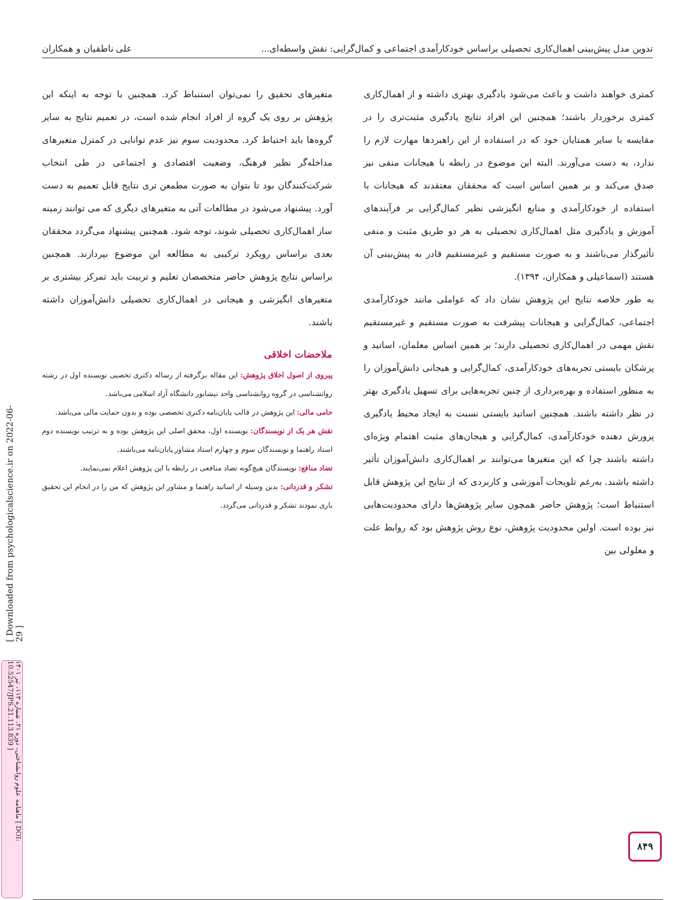تدوین مدل پیش‌بینی اهمال‌کاری تحصیلی براساس خودکارآمدی اجتماعی و کمال‌گرایی: نقش واسطه‌ای... علی ناطقیان و همکاران
کمتری خواهند داشت و باعث می‌شود یادگیری بهتری داشته و از اهمال‌کاری کمتری برخوردار باشند؛ همچنین این افراد نتایج یادگیری مثبت‌تری را در مقایسه با سایر همتایان خود که در استفاده از این راهبردها مهارت لازم را ندارد، به دست می‌آورند. البته این موضوع در رابطه با هیجانات منفی نیز صدق می‌کند و بر همین اساس است که محققان معتقدند که هیجانات با استفاده از خودکارآمدی و منابع انگیزشی نظیر کمال‌گرایی بر فرآیندهای آموزش و یادگیری مثل اهمال‌کاری تحصیلی به هر دو طریق مثبت و منفی تأثیرگذار می‌باشند و به صورت مستقیم و غیرمستقیم قادر به پیش‌بینی آن هستند (اسماعیلی و همکاران، ۱۳۹۴).
به طور خلاصه نتایج این پژوهش نشان داد که عواملی مانند خودکارآمدی اجتماعی، کمال‌گرایی و هیجانات پیشرفت به صورت مستقیم و غیرمستقیم نقش مهمی در اهمال‌کاری تحصیلی دارند؛ بر همین اساس معلمان، اساتید و پزشکان بایستی تجربه‌های خودکارآمدی، کمال‌گرایی و هیجانی دانش‌آموزان را به منظور استفاده و بهره‌برداری از چنین تجربه‌هایی برای تسهیل یادگیری بهتر در نظر داشته باشند. همچنین اساتید بایستی نسبت به ایجاد محیط یادگیری پرورش دهنده خودکارآمدی، کمال‌گرایی و هیجان‌های مثبت اهتمام ویژه‌ای داشته باشند چرا که این متغیرها می‌توانند بر اهمال‌کاری دانش‌آموزان تأثیر داشته باشند. به‌رغم تلویحات آموزشی و کاربردی که از نتایج این پژوهش قابل استنباط است؛ پژوهش حاضر همچون سایر پژوهش‌ها دارای محدودیت‌هایی نیز بوده است. اولین محدودیت پژوهش، نوع روش پژوهش بود که روابط علت و معلولی بین
متغیرهای تحقیق را نمی‌توان استنباط کرد. همچنین با توجه به اینکه این پژوهش بر روی یک گروه از افراد انجام شده است، در تعمیم نتایج به سایر گروه‌ها باید احتیاط کرد. محدودیت سوم نیز عدم توانایی در کمترل متغیرهای مداخله‌گر نظیر فرهنگ، وضعیت اقتصادی و اجتماعی در طی انتخاب شرکت‌کنندگان بود تا بتوان به صورت مطمعن تری نتایج قابل تعمیم به دست آورد. پیشنهاد می‌شود در مطالعات آتی به متغیرهای دیگری که می توانند زمینه ساز اهمال‌کاری تحصیلی شوند، توجه شود. همچنین پیشنهاد می‌گردد محققان بعدی براساس رویکرد ترکیبی به مطالعه این موضوع بپردازند. همچنین براساس نتایج پژوهش حاضر متخصصان تعلیم و تربیت باید تمرکز بیشتری بر متغیرهای انگیزشی و هیجانی در اهمال‌کاری تحصیلی دانش‌آموزان داشته باشند.
ملاحضات اخلاقی
پیروی از اصول اخلاق پژوهش: این مقاله برگرفته از رساله دکتری تخصیی نویسنده اول در رشته روانشناسی در گروه روانشناسی واحد نیشابور دانشگاه آزاد اسلامی می‌باشد.
حامی مالی: این پژوهش در قالب پایان‌نامه دکتری تخصصی بوده و بدون حمایت مالی می‌باشد.
نقش هر یک از نویسندگان: نویسنده اول، محقق اصلی این پژوهش بوده و به ترتیب نویسنده دوم استاد راهنما و نویسندگان سوم و چهارم استاد مشاور پایان‌نامه می‌باشند.
تضاد منافع: نویسندگان هیچ‌گونه تضاد منافعی در رابطه با این پژوهش اعلام نمی‌نمایند.
تشکر و قدردانی: بدین وسیله از اساتید راهنما و مشاور این پژوهش که من را در انجام این تحقیق یاری نمودند تشکر و قدردانی می‌گردد.
[ Downloaded from psychologicalscience.ir on 2022-06-29 ]
ماهنامه علوم روانشناختی، دوره ۲۱، شماره ۱۱۳، تیر ۱۴۰۱ [ DOI: 10.52547/JPS.21.113.839 ]
۸۴۹